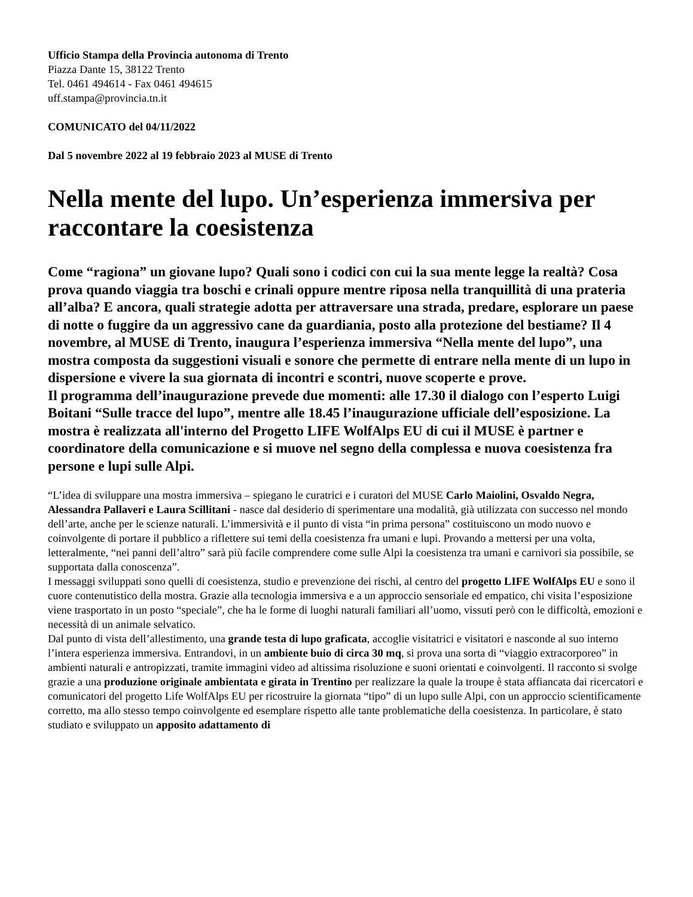Ufficio Stampa della Provincia autonoma di Trento
Piazza Dante 15, 38122 Trento
Tel. 0461 494614 - Fax 0461 494615
uff.stampa@provincia.tn.it
COMUNICATO del 04/11/2022
Dal 5 novembre 2022 al 19 febbraio 2023 al MUSE di Trento
Nella mente del lupo. Un’esperienza immersiva per raccontare la coesistenza
Come “ragiona” un giovane lupo? Quali sono i codici con cui la sua mente legge la realtà? Cosa prova quando viaggia tra boschi e crinali oppure mentre riposa nella tranquillità di una prateria all’alba? E ancora, quali strategie adotta per attraversare una strada, predare, esplorare un paese di notte o fuggire da un aggressivo cane da guardiania, posto alla protezione del bestiame? Il 4 novembre, al MUSE di Trento, inaugura l’esperienza immersiva “Nella mente del lupo”, una mostra composta da suggestioni visuali e sonore che permette di entrare nella mente di un lupo in dispersione e vivere la sua giornata di incontri e scontri, nuove scoperte e prove.
Il programma dell’inaugurazione prevede due momenti: alle 17.30 il dialogo con l’esperto Luigi Boitani “Sulle tracce del lupo”, mentre alle 18.45 l’inaugurazione ufficiale dell’esposizione. La mostra è realizzata all'interno del Progetto LIFE WolfAlps EU di cui il MUSE è partner e coordinatore della comunicazione e si muove nel segno della complessa e nuova coesistenza fra persone e lupi sulle Alpi.
“L’idea di sviluppare una mostra immersiva – spiegano le curatrici e i curatori del MUSE Carlo Maiolini, Osvaldo Negra, Alessandra Pallaveri e Laura Scillitani - nasce dal desiderio di sperimentare una modalità, già utilizzata con successo nel mondo dell’arte, anche per le scienze naturali. L’immersività e il punto di vista “in prima persona” costituiscono un modo nuovo e coinvolgente di portare il pubblico a riflettere sui temi della coesistenza fra umani e lupi. Provando a mettersi per una volta, letteralmente, “nei panni dell’altro” sarà più facile comprendere come sulle Alpi la coesistenza tra umani e carnivori sia possibile, se supportata dalla conoscenza”.
I messaggi sviluppati sono quelli di coesistenza, studio e prevenzione dei rischi, al centro del progetto LIFE WolfAlps EU e sono il cuore contenutistico della mostra. Grazie alla tecnologia immersiva e a un approccio sensoriale ed empatico, chi visita l’esposizione viene trasportato in un posto “speciale”, che ha le forme di luoghi naturali familiari all’uomo, vissuti però con le difficoltà, emozioni e necessità di un animale selvatico.
Dal punto di vista dell’allestimento, una grande testa di lupo graficata, accoglie visitatrici e visitatori e nasconde al suo interno l’intera esperienza immersiva. Entrandovi, in un ambiente buio di circa 30 mq, si prova una sorta di “viaggio extracorporeo” in ambienti naturali e antropizzati, tramite immagini video ad altissima risoluzione e suoni orientati e coinvolgenti. Il racconto si svolge grazie a una produzione originale ambientata e girata in Trentino per realizzare la quale la troupe è stata affiancata dai ricercatori e comunicatori del progetto Life WolfAlps EU per ricostruire la giornata “tipo” di un lupo sulle Alpi, con un approccio scientificamente corretto, ma allo stesso tempo coinvolgente ed esemplare rispetto alle tante problematiche della coesistenza. In particolare, è stato studiato e sviluppato un apposito adattamento di